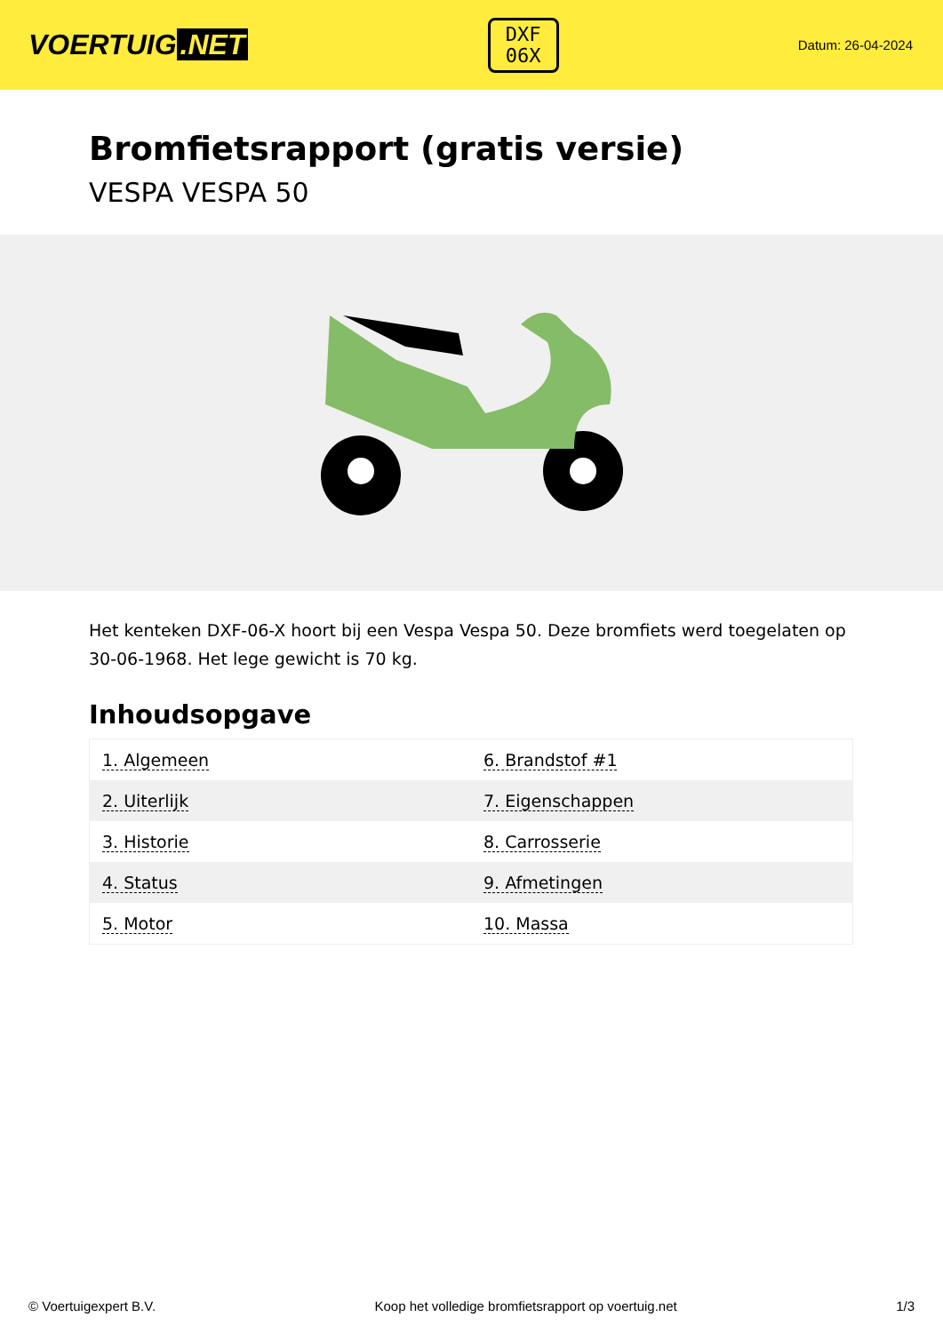VOERTUIG.NET
DXF
06X
Datum: 26-04-2024
Bromfietsrapport (gratis versie)
VESPA VESPA 50
Het kenteken DXF-06-X hoort bij een Vespa Vespa 50. Deze bromfiets werd toegelaten op 30-06-1968. Het lege gewicht is 70 kg.
Inhoudsopgave
| 1. Algemeen | 6. Brandstof #1 |
| 2. Uiterlijk | 7. Eigenschappen |
| 3. Historie | 8. Carrosserie |
| 4. Status | 9. Afmetingen |
| 5. Motor | 10. Massa |
© Voertuigexpert B.V. Koop het volledige bromfietsrapport op voertuig.net 1/3